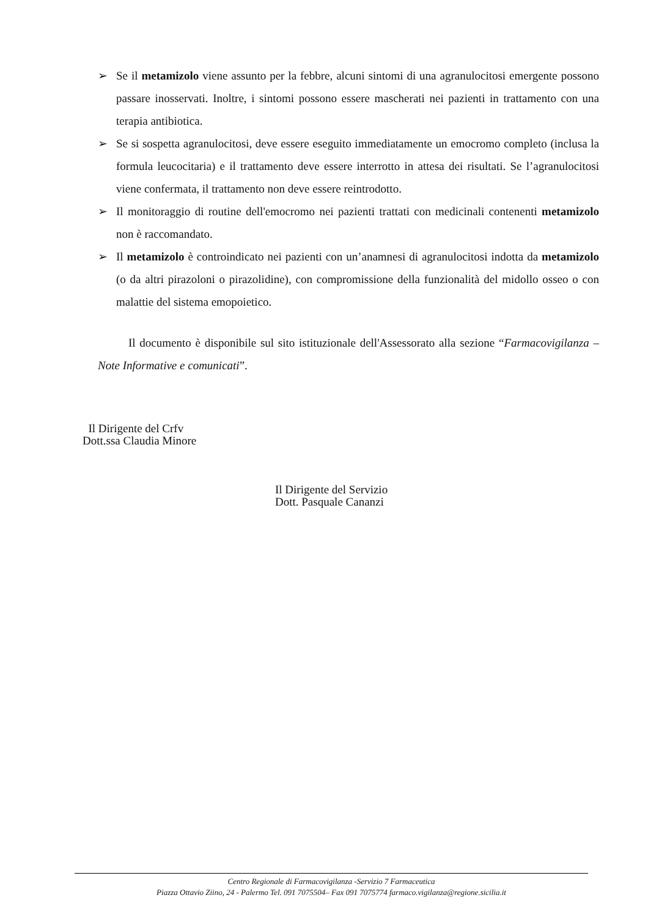➢ Se il metamizolo viene assunto per la febbre, alcuni sintomi di una agranulocitosi emergente possono passare inosservati. Inoltre, i sintomi possono essere mascherati nei pazienti in trattamento con una terapia antibiotica.
➢ Se si sospetta agranulocitosi, deve essere eseguito immediatamente un emocromo completo (inclusa la formula leucocitaria) e il trattamento deve essere interrotto in attesa dei risultati. Se l’agranulocitosi viene confermata, il trattamento non deve essere reintrodotto.
➢ Il monitoraggio di routine dell'emocromo nei pazienti trattati con medicinali contenenti metamizolo non è raccomandato.
➢ Il metamizolo è controindicato nei pazienti con un’anamnesi di agranulocitosi indotta da metamizolo (o da altri pirazoloni o pirazolidine), con compromissione della funzionalità del midollo osseo o con malattie del sistema emopoietico.
Il documento è disponibile sul sito istituzionale dell'Assessorato alla sezione “Farmacovigilanza – Note Informative e comunicati”.
Il Dirigente del Crfv
Dott.ssa Claudia Minore
Il Dirigente del Servizio
Dott. Pasquale Cananzi
Centro Regionale di Farmacovigilanza -Servizio 7 Farmaceutica
Piazza Ottavio Ziino, 24 - Palermo Tel. 091 7075504– Fax 091 7075774 farmaco.vigilanza@regione.sicilia.it